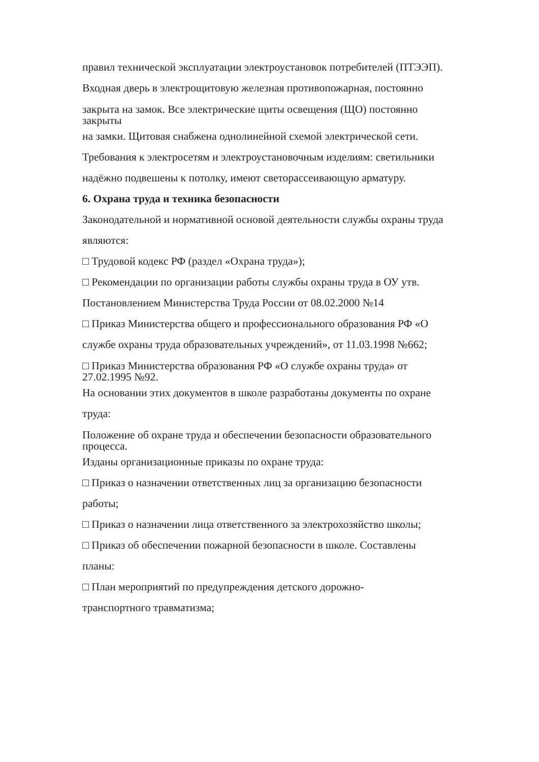правил технической эксплуатации электроустановок потребителей (ПТЭЭП).
Входная дверь в электрощитовую железная противопожарная, постоянно
закрыта на замок. Все электрические щиты освещения (ЩО) постоянно
закрыты
на замки. Щитовая снабжена однолинейной схемой электрической сети.
Требования к электросетям и электроустановочным изделиям: светильники
надёжно подвешены к потолку, имеют светорассеивающую арматуру.
6. Охрана труда и техника безопасности
Законодательной и нормативной основой деятельности службы охраны труда
являются:
□ Трудовой кодекс РФ (раздел «Охрана труда»);
□ Рекомендации по организации работы службы охраны труда в ОУ утв.
Постановлением Министерства Труда России от 08.02.2000 №14
□ Приказ Министерства общего и профессионального образования РФ «О
службе охраны труда образовательных учреждений», от 11.03.1998 №662;
□ Приказ Министерства образования РФ «О службе охраны труда» от
27.02.1995 №92.
На основании этих документов в школе разработаны документы по охране
труда:
Положение об охране труда и обеспечении безопасности образовательного
процесса.
Изданы организационные приказы по охране труда:
□ Приказ о назначении ответственных лиц за организацию безопасности
работы;
□ Приказ о назначении лица ответственного за электрохозяйство школы;
□ Приказ об обеспечении пожарной безопасности в школе. Составлены
планы:
□ План мероприятий по предупреждения детского дорожно-
транспортного травматизма;